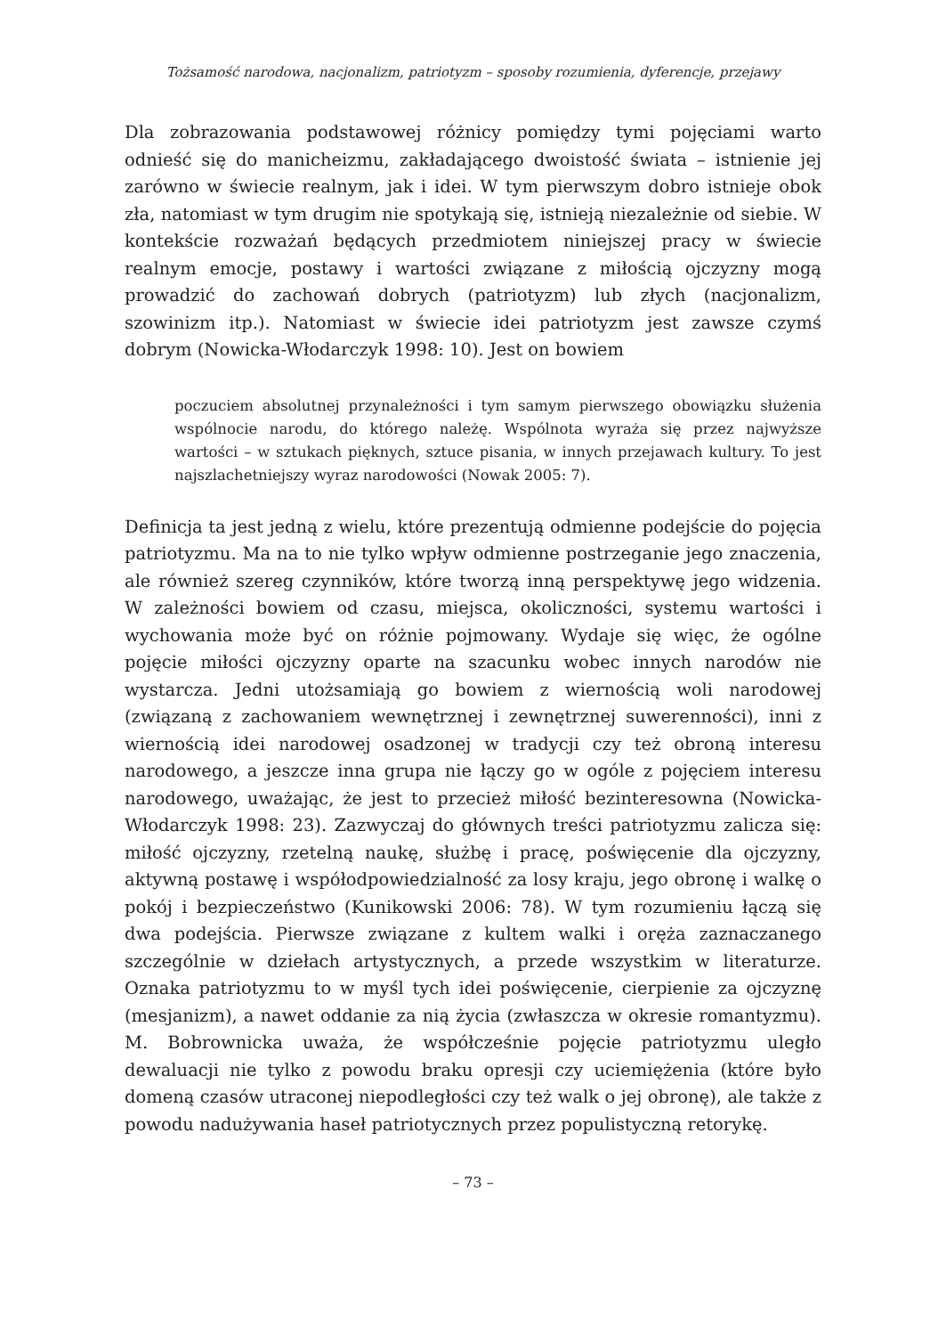Tożsamość narodowa, nacjonalizm, patriotyzm – sposoby rozumienia, dyferencje, przejawy
Dla zobrazowania podstawowej różnicy pomiędzy tymi pojęciami warto odnieść się do manicheizmu, zakładającego dwoistość świata – istnienie jej zarówno w świecie realnym, jak i idei. W tym pierwszym dobro istnieje obok zła, natomiast w tym drugim nie spotykają się, istnieją niezależnie od siebie. W kontekście rozważań będących przedmiotem niniejszej pracy w świecie realnym emocje, postawy i wartości związane z miłością ojczyzny mogą prowadzić do zachowań dobrych (patriotyzm) lub złych (nacjonalizm, szowinizm itp.). Natomiast w świecie idei patriotyzm jest zawsze czymś dobrym (Nowicka-Włodarczyk 1998: 10). Jest on bowiem
poczuciem absolutnej przynależności i tym samym pierwszego obowiązku służenia wspólnocie narodu, do którego należę. Wspólnota wyraża się przez najwyższe wartości – w sztukach pięknych, sztuce pisania, w innych przejawach kultury. To jest najszlachetniejszy wyraz narodowości (Nowak 2005: 7).
Definicja ta jest jedną z wielu, które prezentują odmienne podejście do pojęcia patriotyzmu. Ma na to nie tylko wpływ odmienne postrzeganie jego znaczenia, ale również szereg czynników, które tworzą inną perspektywę jego widzenia. W zależności bowiem od czasu, miejsca, okoliczności, systemu wartości i wychowania może być on różnie pojmowany. Wydaje się więc, że ogólne pojęcie miłości ojczyzny oparte na szacunku wobec innych narodów nie wystarcza. Jedni utożsamiają go bowiem z wiernością woli narodowej (związaną z zachowaniem wewnętrznej i zewnętrznej suwerenności), inni z wiernością idei narodowej osadzonej w tradycji czy też obroną interesu narodowego, a jeszcze inna grupa nie łączy go w ogóle z pojęciem interesu narodowego, uważając, że jest to przecież miłość bezinteresowna (Nowicka-Włodarczyk 1998: 23). Zazwyczaj do głównych treści patriotyzmu zalicza się: miłość ojczyzny, rzetelną naukę, służbę i pracę, poświęcenie dla ojczyzny, aktywną postawę i współodpowiedzialność za losy kraju, jego obronę i walkę o pokój i bezpieczeństwo (Kunikowski 2006: 78). W tym rozumieniu łączą się dwa podejścia. Pierwsze związane z kultem walki i oręża zaznaczanego szczególnie w dziełach artystycznych, a przede wszystkim w literaturze. Oznaka patriotyzmu to w myśl tych idei poświęcenie, cierpienie za ojczyznę (mesjanizm), a nawet oddanie za nią życia (zwłaszcza w okresie romantyzmu). M. Bobrownicka uważa, że współcześnie pojęcie patriotyzmu uległo dewaluacji nie tylko z powodu braku opresji czy uciemiężenia (które było domeną czasów utraconej niepodległości czy też walk o jej obronę), ale także z powodu nadużywania haseł patriotycznych przez populistyczną retorykę.
– 73 –